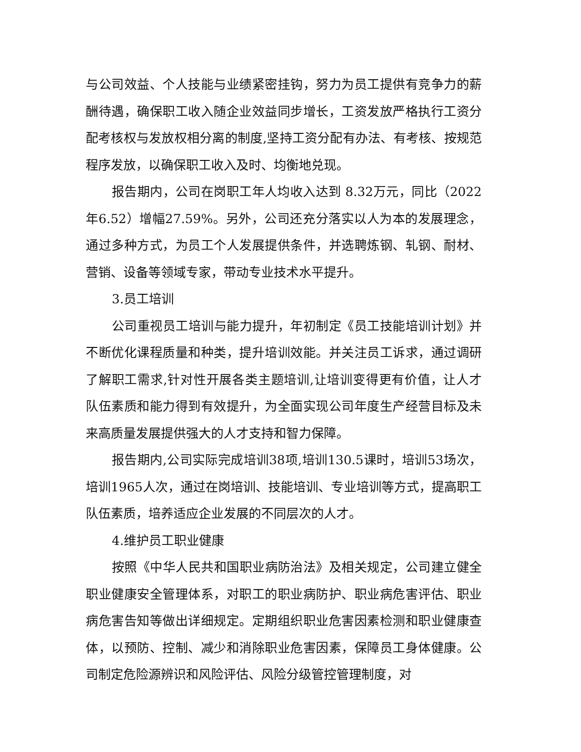与公司效益、个人技能与业绩紧密挂钩，努力为员工提供有竞争力的薪酬待遇，确保职工收入随企业效益同步增长，工资发放严格执行工资分配考核权与发放权相分离的制度,坚持工资分配有办法、有考核、按规范程序发放，以确保职工收入及时、均衡地兑现。
报告期内，公司在岗职工年人均收入达到 8.32万元，同比（2022年6.52）增幅27.59%。另外，公司还充分落实以人为本的发展理念，通过多种方式，为员工个人发展提供条件，并选聘炼钢、轧钢、耐材、营销、设备等领域专家，带动专业技术水平提升。
3.员工培训
公司重视员工培训与能力提升，年初制定《员工技能培训计划》并不断优化课程质量和种类，提升培训效能。并关注员工诉求，通过调研了解职工需求,针对性开展各类主题培训,让培训变得更有价值，让人才队伍素质和能力得到有效提升，为全面实现公司年度生产经营目标及未来高质量发展提供强大的人才支持和智力保障。
报告期内,公司实际完成培训38项,培训130.5课时，培训53场次，培训1965人次，通过在岗培训、技能培训、专业培训等方式，提高职工队伍素质，培养适应企业发展的不同层次的人才。
4.维护员工职业健康
按照《中华人民共和国职业病防治法》及相关规定，公司建立健全职业健康安全管理体系，对职工的职业病防护、职业病危害评估、职业病危害告知等做出详细规定。定期组织职业危害因素检测和职业健康查体，以预防、控制、减少和消除职业危害因素，保障员工身体健康。公司制定危险源辨识和风险评估、风险分级管控管理制度，对